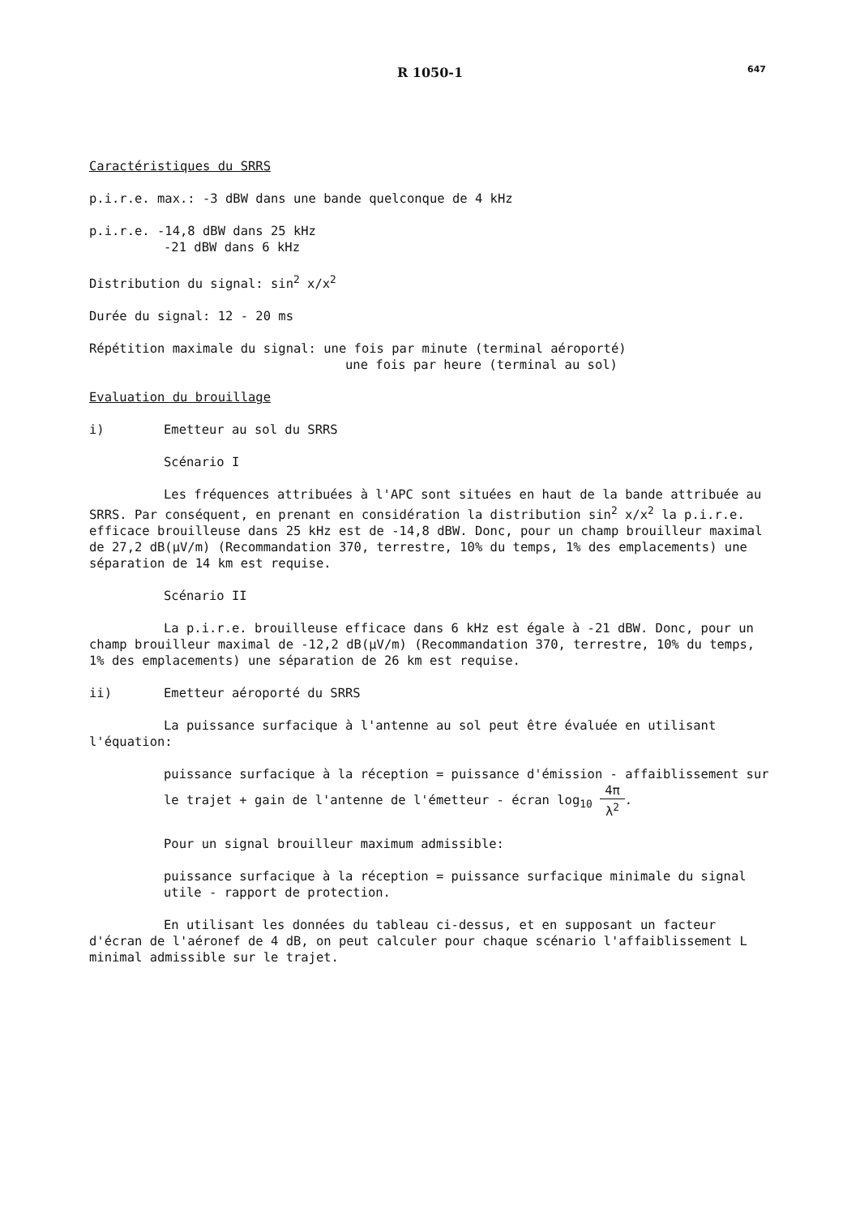R 1050-1
647
Caractéristiques du SRRS
p.i.r.e. max.: -3 dBW dans une bande quelconque de 4 kHz
p.i.r.e. -14,8 dBW dans 25 kHz
-21 dBW dans 6 kHz
Distribution du signal: sin<sup>2</sup> x/x<sup>2</sup>
Durée du signal: 12 - 20 ms
Répétition maximale du signal: une fois par minute (terminal aéroporté)
une fois par heure (terminal au sol)
Evaluation du brouillage
i) Emetteur au sol du SRRS
Scénario I
Les fréquences attribuées à l'APC sont situées en haut de la bande attribuée au SRRS. Par conséquent, en prenant en considération la distribution sin<sup>2</sup> x/x<sup>2</sup> la p.i.r.e. efficace brouilleuse dans 25 kHz est de -14,8 dBW. Donc, pour un champ brouilleur maximal de 27,2 dB(μV/m) (Recommandation 370, terrestre, 10% du temps, 1% des emplacements) une séparation de 14 km est requise.
Scénario II
La p.i.r.e. brouilleuse efficace dans 6 kHz est égale à -21 dBW. Donc, pour un champ brouilleur maximal de -12,2 dB(μV/m) (Recommandation 370, terrestre, 10% du temps, 1% des emplacements) une séparation de 26 km est requise.
ii) Emetteur aéroporté du SRRS
La puissance surfacique à l'antenne au sol peut être évaluée en utilisant l'équation:
puissance surfacique à la réception = puissance d'émission - affaiblissement sur le trajet + gain de l'antenne de l'émetteur - écran log<sub>10</sub> 4π λ<sup>2</sup>.
Pour un signal brouilleur maximum admissible:
puissance surfacique à la réception = puissance surfacique minimale du signal utile - rapport de protection.
En utilisant les données du tableau ci-dessus, et en supposant un facteur d'écran de l'aéronef de 4 dB, on peut calculer pour chaque scénario l'affaiblissement L minimal admissible sur le trajet.